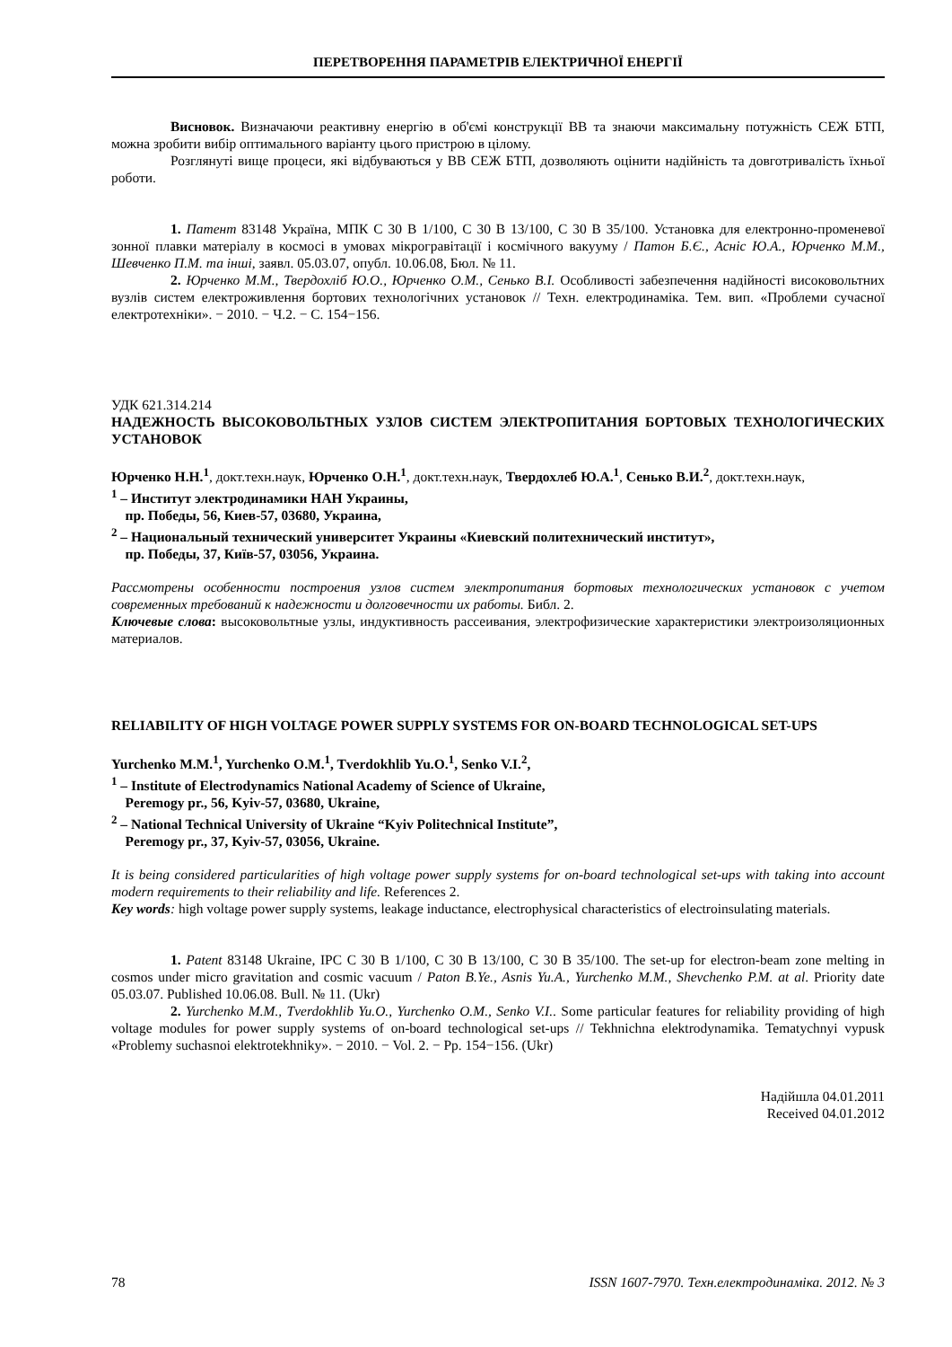ПЕРЕТВОРЕННЯ ПАРАМЕТРІВ ЕЛЕКТРИЧНОЇ ЕНЕРГІЇ
Висновок. Визначаючи реактивну енергію в об'ємі конструкції ВВ та знаючи максимальну потужність СЕЖ БТП, можна зробити вибір оптимального варіанту цього пристрою в цілому.
Розглянуті вище процеси, які відбуваються у ВВ СЕЖ БТП, дозволяють оцінити надійність та довготривалість їхньої роботи.
1. Патент 83148 Україна, МПК С 30 В 1/100, С 30 В 13/100, С 30 В 35/100. Установка для електронно-променевої зонної плавки матеріалу в космосі в умовах мікрогравітації і космічного вакууму / Патон Б.Є., Асніс Ю.А., Юрченко М.М., Шевченко П.М. та інші, заявл. 05.03.07, опубл. 10.06.08, Бюл. № 11.
2. Юрченко М.М., Твердохліб Ю.О., Юрченко О.М., Сенько В.І. Особливості забезпечення надійності високовольтних вузлів систем електроживлення бортових технологічних установок // Техн. електродинаміка. Тем. вип. «Проблеми сучасної електротехніки». − 2010. − Ч.2. − С. 154−156.
УДК 621.314.214
НАДЕЖНОСТЬ ВЫСОКОВОЛЬТНЫХ УЗЛОВ СИСТЕМ ЭЛЕКТРОПИТАНИЯ БОРТОВЫХ ТЕХНОЛОГИЧЕСКИХ УСТАНОВОК
Юрченко Н.Н.<sup>1</sup>, докт.техн.наук, Юрченко О.Н.<sup>1</sup>, докт.техн.наук, Твердохлеб Ю.А.<sup>1</sup>, Сенько В.И.<sup>2</sup>, докт.техн.наук,
<sup>1</sup> – Институт электродинамики НАН Украины,
пр. Победы, 56, Киев-57, 03680, Украина,
<sup>2</sup> – Национальный технический университет Украины «Киевский политехнический институт»,
пр. Победы, 37, Київ-57, 03056, Украина.
Рассмотрены особенности построения узлов систем электропитания бортовых технологических установок с учетом современных требований к надежности и долговечности их работы. Библ. 2.
Ключевые слова: высоковольтные узлы, индуктивность рассеивания, электрофизические характеристики электроизоляционных материалов.
RELIABILITY OF HIGH VOLTAGE POWER SUPPLY SYSTEMS FOR ON-BOARD TECHNOLOGICAL SET-UPS
Yurchenko M.M.<sup>1</sup>, Yurchenko O.M.<sup>1</sup>, Tverdokhlib Yu.O.<sup>1</sup>, Senko V.I.<sup>2</sup>,
<sup>1</sup> – Institute of Electrodynamics National Academy of Science of Ukraine,
Peremogy pr., 56, Kyiv-57, 03680, Ukraine,
<sup>2</sup> – National Technical University of Ukraine “Kyiv Politechnical Institute”,
Peremogy pr., 37, Kyiv-57, 03056, Ukraine.
It is being considered particularities of high voltage power supply systems for on-board technological set-ups with taking into account modern requirements to their reliability and life. References 2.
Key words: high voltage power supply systems, leakage inductance, electrophysical characteristics of electroinsulating materials.
1. Patent 83148 Ukraine, IPC С 30 В 1/100, С 30 В 13/100, С 30 В 35/100. The set-up for electron-beam zone melting in cosmos under micro gravitation and cosmic vacuum / Paton B.Ye., Asnis Yu.A., Yurchenko M.M., Shevchenko P.M. at al. Priority date 05.03.07. Published 10.06.08. Bull. № 11. (Ukr)
2. Yurchenko M.M., Tverdokhlib Yu.O., Yurchenko O.M., Senko V.I.. Some particular features for reliability providing of high voltage modules for power supply systems of on-board technological set-ups // Tekhnichna elektrodynamika. Tematychnyi vypusk «Problemy suchasnoi elektrotekhniky». − 2010. − Vol. 2. − Pp. 154−156. (Ukr)
Надійшла 04.01.2011
Received 04.01.2012
78 ISSN 1607-7970. Техн.електродинаміка. 2012. № 3